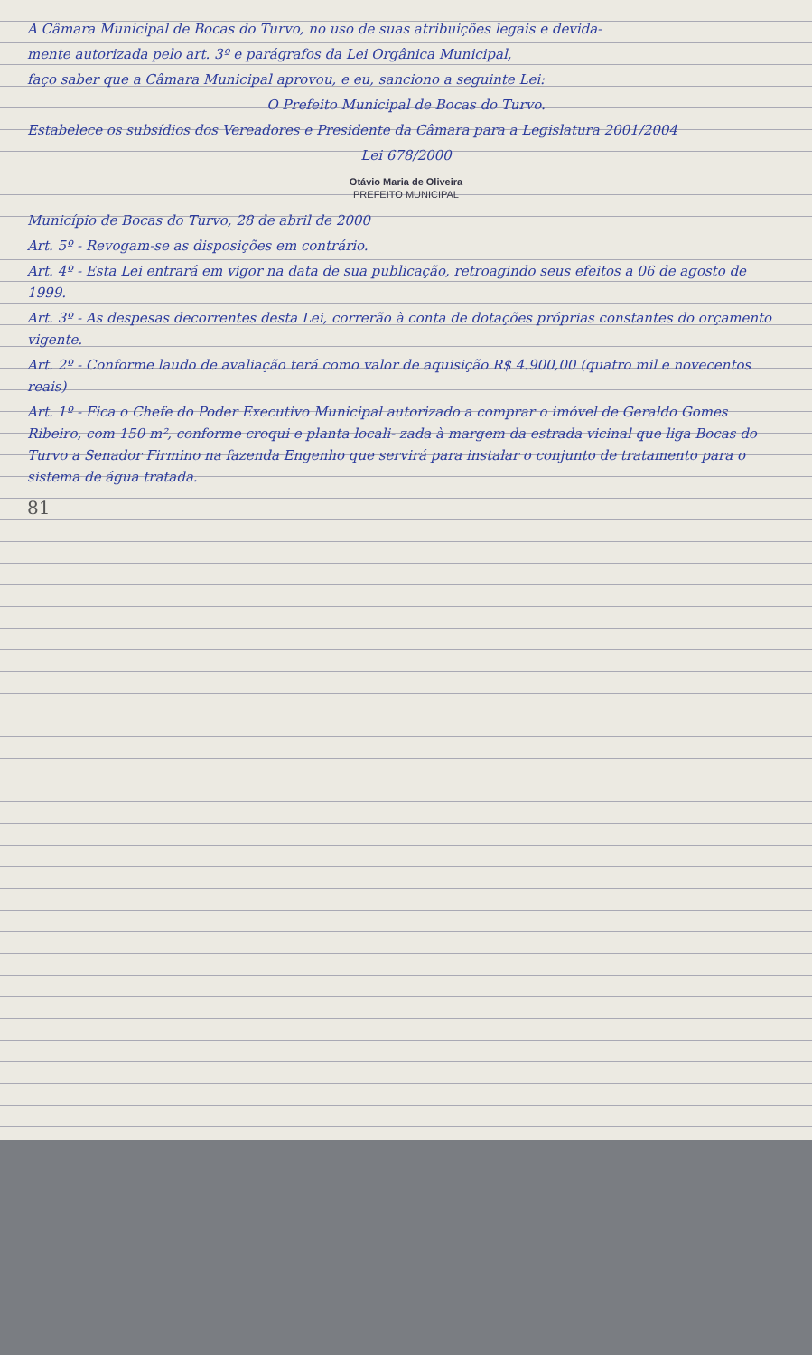A Câmara Municipal de Bocas do Turvo, no uso de suas atribuições legais e devida-
mente autorizada pelo art. 3º e parágrafos da Lei Orgânica Municipal,
faço saber que a Câmara Municipal aprovou, e eu, sanciono a seguinte Lei:
O Prefeito Municipal de Bocas do Turvo.
Estabelece os subsídios dos Vereadores e Presidente da Câmara para a Legislatura 2001/2004
Lei 678/2000
Otávio Maria de Oliveira
PREFEITO MUNICIPAL
Município de Bocas do Turvo, 28 de abril de 2000
Art. 5º - Revogam-se as disposições em contrário.
Art. 4º - Esta Lei entrará em vigor na data de sua publicação, retroagindo seus efeitos a 06 de agosto de 1999.
Art. 3º - As despesas decorrentes desta Lei, correrão à conta de dotações próprias constantes do orçamento vigente.
Art. 2º - Conforme laudo de avaliação terá como valor de aquisição R$ 4.900,00 (quatro mil e novecentos reais)
Art. 1º - Fica o Chefe do Poder Executivo Municipal autorizado a comprar o imóvel de Geraldo Gomes Ribeiro, com 150 m², conforme croqui e planta locali- zada à margem da estrada vicinal que liga Bocas do Turvo a Senador Firmino na fazenda Engenho que servirá para instalar o conjunto de tratamento para o sistema de água tratada.
81